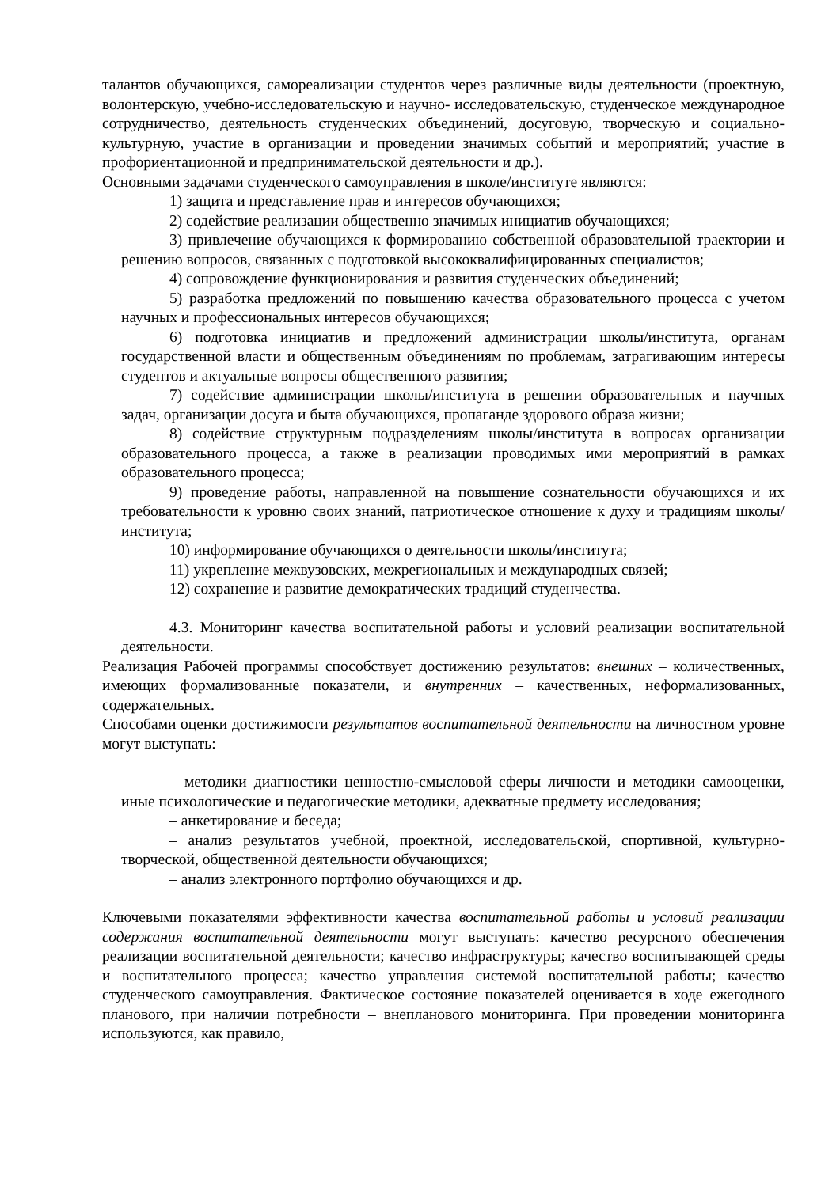талантов обучающихся, самореализации студентов через различные виды деятельности (проектную, волонтерскую, учебно-исследовательскую и научно- исследовательскую, студенческое международное сотрудничество, деятельность студенческих объединений, досуговую, творческую и социально-культурную, участие в организации и проведении значимых событий и мероприятий; участие в профориентационной и предпринимательской деятельности и др.).
Основными задачами студенческого самоуправления в школе/институте являются:
1) защита и представление прав и интересов обучающихся;
2) содействие реализации общественно значимых инициатив обучающихся;
3) привлечение обучающихся к формированию собственной образовательной траектории и решению вопросов, связанных с подготовкой высококвалифицированных специалистов;
4) сопровождение функционирования и развития студенческих объединений;
5) разработка предложений по повышению качества образовательного процесса с учетом научных и профессиональных интересов обучающихся;
6) подготовка инициатив и предложений администрации школы/института, органам государственной власти и общественным объединениям по проблемам, затрагивающим интересы студентов и актуальные вопросы общественного развития;
7) содействие администрации школы/института в решении образовательных и научных задач, организации досуга и быта обучающихся, пропаганде здорового образа жизни;
8) содействие структурным подразделениям школы/института в вопросах организации образовательного процесса, а также в реализации проводимых ими мероприятий в рамках образовательного процесса;
9) проведение работы, направленной на повышение сознательности обучающихся и их требовательности к уровню своих знаний, патриотическое отношение к духу и традициям школы/института;
10) информирование обучающихся о деятельности школы/института;
11) укрепление межвузовских, межрегиональных и международных связей;
12) сохранение и развитие демократических традиций студенчества.
4.3. Мониторинг качества воспитательной работы и условий реализации воспитательной деятельности.
Реализация Рабочей программы способствует достижению результатов: внешних – количественных, имеющих формализованные показатели, и внутренних – качественных, неформализованных, содержательных.
Способами оценки достижимости результатов воспитательной деятельности на личностном уровне могут выступать:
– методики диагностики ценностно-смысловой сферы личности и методики самооценки, иные психологические и педагогические методики, адекватные предмету исследования;
– анкетирование и беседа;
– анализ результатов учебной, проектной, исследовательской, спортивной, культурно-творческой, общественной деятельности обучающихся;
– анализ электронного портфолио обучающихся и др.
Ключевыми показателями эффективности качества воспитательной работы и условий реализации содержания воспитательной деятельности могут выступать: качество ресурсного обеспечения реализации воспитательной деятельности; качество инфраструктуры; качество воспитывающей среды и воспитательного процесса; качество управления системой воспитательной работы; качество студенческого самоуправления. Фактическое состояние показателей оценивается в ходе ежегодного планового, при наличии потребности – внепланового мониторинга. При проведении мониторинга используются, как правило,